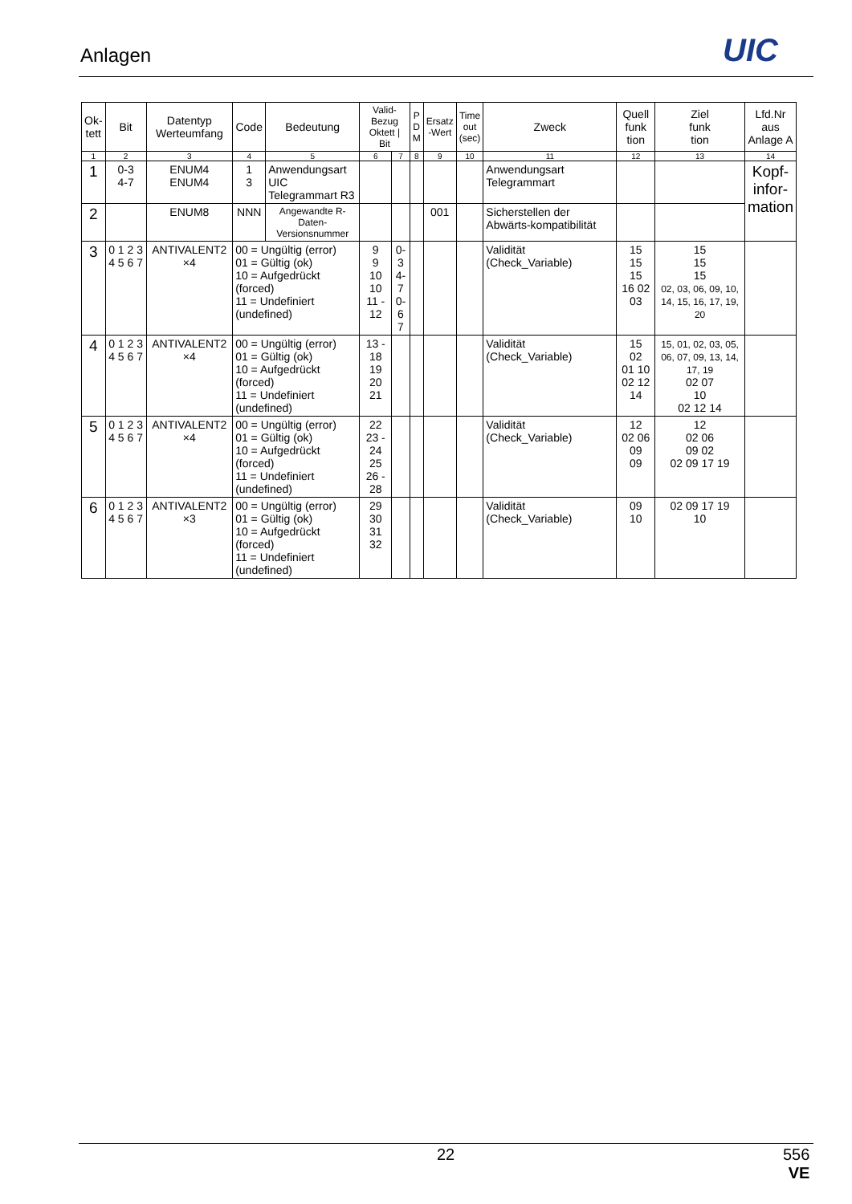Anlagen UIC
| Ok- tett | Bit | Datentyp Werteumfang | Code | Bedeutung | Valid- Bezug Oktett / Bit | | P D M | Ersatz -Wert | Time out (sec) | Zweck | Quell funk tion | Ziel funk tion | Lfd.Nr aus Anlage A |
| --- | --- | --- | --- | --- | --- | --- | --- | --- | --- | --- | --- | --- | --- |
| 1 | 2 | 3 | 4 | 5 | 6 | 7 | 8 | 9 | 10 | 11 | 12 | 13 | 14 |
| 1 | 0-3 4-7 | ENUM4 ENUM4 | 1 3 | Anwendungsart UIC Telegrammart R3 | | | | | | Anwendungsart Telegrammart | | | Kopf- infor- mation |
| 2 | | ENUM8 | NNN | Angewandte R-Daten- Versionsnummer | | | | 001 | | Sicherstellen der Abwärts-kompatibilität | | | |
| 3 | 0 1 2 3 4 5 6 7 | ANTIVALENT2 ×4 | 00 = Ungültig (error) 01 = Gültig (ok) 10 = Aufgedrückt (forced) 11 = Undefiniert (undefined) | | 9 9 10 10 11 - 12 | 0-3 4-7 0-6 7 | | | | Validität (Check_Variable) | 15 15 15 16 02 03 | 15 15 15 02, 03, 06, 09, 10, 14, 15, 16, 17, 19, 20 | |
| 4 | 0 1 2 3 4 5 6 7 | ANTIVALENT2 ×4 | 00 = Ungültig (error) 01 = Gültig (ok) 10 = Aufgedrückt (forced) 11 = Undefiniert (undefined) | | 13 - 18 19 20 21 | | | | | Validität (Check_Variable) | 15 02 01 10 02 12 14 | 15, 01, 02, 03, 05, 06, 07, 09, 13, 14, 17, 19 02 07 10 02 12 14 | |
| 5 | 0 1 2 3 4 5 6 7 | ANTIVALENT2 ×4 | 00 = Ungültig (error) 01 = Gültig (ok) 10 = Aufgedrückt (forced) 11 = Undefiniert (undefined) | | 22 23 - 24 25 26 - 28 | | | | | Validität (Check_Variable) | 12 02 06 09 09 | 12 02 06 09 02 02 09 17 19 | |
| 6 | 0 1 2 3 4 5 6 7 | ANTIVALENT2 ×3 | 00 = Ungültig (error) 01 = Gültig (ok) 10 = Aufgedrückt (forced) 11 = Undefiniert (undefined) | | 29 30 31 32 | | | | | Validität (Check_Variable) | 09 10 | 02 09 17 19 10 | |
22
556
VE